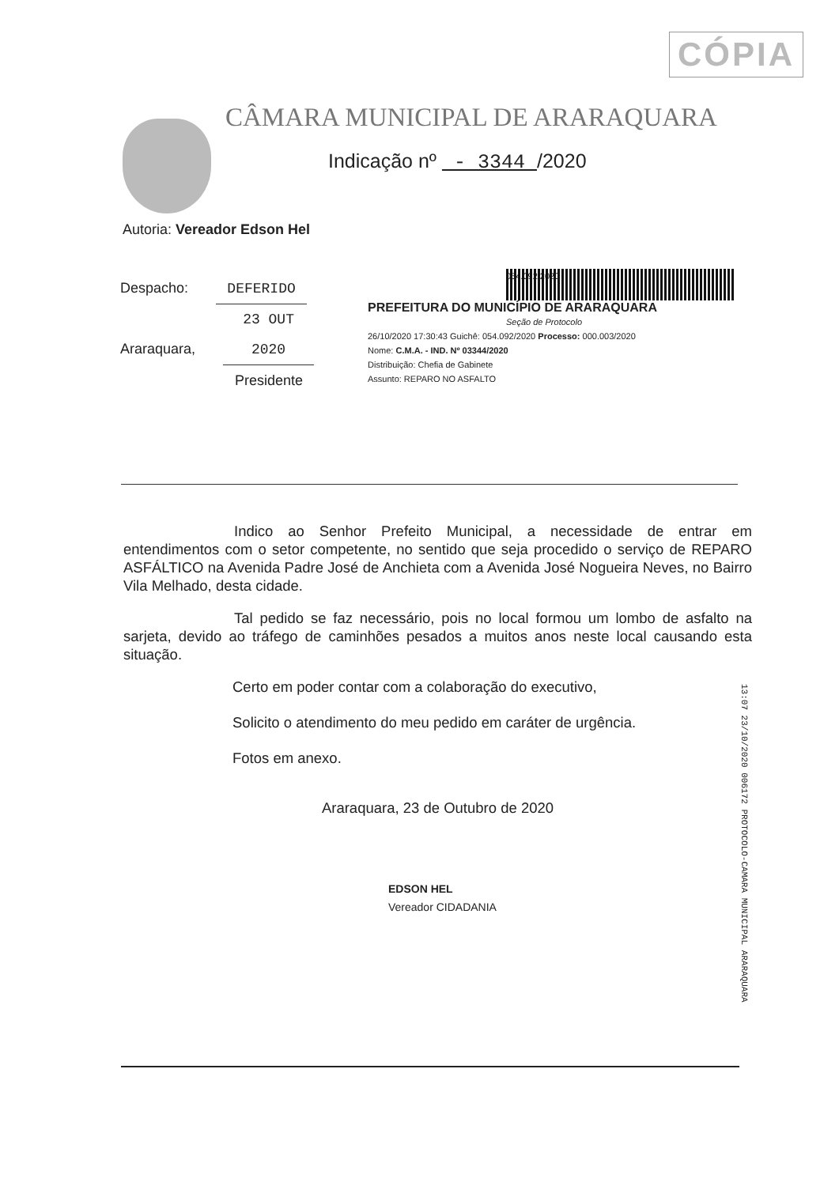CÓPIA
CÂMARA MUNICIPAL DE ARARAQUARA
Indicação nº - 3344 /2020
Autoria: Vereador Edson Hel
Despacho: DEFERIDO
Araraquara, 23 OUT 2020
Presidente
054.092/2020
PREFEITURA DO MUNICÍPIO DE ARARAQUARA
Seção de Protocolo
26/10/2020 17:30:43 Guichê: 054.092/2020 Processo: 000.003/2020
Nome: C.M.A. - IND. Nº 03344/2020
Distribuição: Chefia de Gabinete
Assunto: REPARO NO ASFALTO
Indico ao Senhor Prefeito Municipal, a necessidade de entrar em entendimentos com o setor competente, no sentido que seja procedido o serviço de REPARO ASFÁLTICO na Avenida Padre José de Anchieta com a Avenida José Nogueira Neves, no Bairro Vila Melhado, desta cidade.
Tal pedido se faz necessário, pois no local formou um lombo de asfalto na sarjeta, devido ao tráfego de caminhões pesados a muitos anos neste local causando esta situação.
Certo em poder contar com a colaboração do executivo,
Solicito o atendimento do meu pedido em caráter de urgência.
Fotos em anexo.
Araraquara, 23 de Outubro de 2020
EDSON HEL
Vereador CIDADANIA
13:07 23/10/2020 006172 PROTOCOLO-CAMARA MUNICIPAL ARARAQUARA